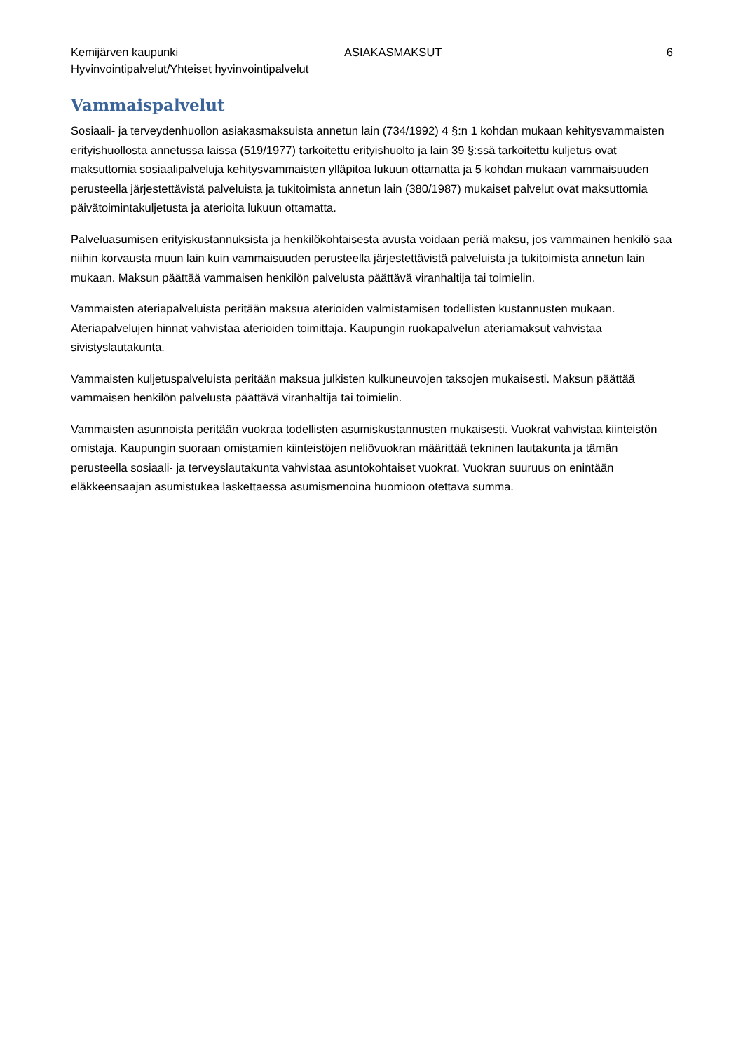Kemijärven kaupunki
Hyvinvointipalvelut/Yhteiset hyvinvointipalvelut
ASIAKASMAKSUT 6
Vammaispalvelut
Sosiaali- ja terveydenhuollon asiakasmaksuista annetun lain (734/1992) 4 §:n 1 kohdan mukaan kehitysvammaisten erityishuollosta annetussa laissa (519/1977) tarkoitettu erityishuolto ja lain 39 §:ssä tarkoitettu kuljetus ovat maksuttomia sosiaalipalveluja kehitysvammaisten ylläpitoa lukuun ottamatta ja 5 kohdan mukaan vammaisuuden perusteella järjestettävistä palveluista ja tukitoimista annetun lain (380/1987) mukaiset palvelut ovat maksuttomia päivätoimintakuljetusta ja aterioita lukuun ottamatta.
Palveluasumisen erityiskustannuksista ja henkilökohtaisesta avusta voidaan periä maksu, jos vammainen henkilö saa niihin korvausta muun lain kuin vammaisuuden perusteella järjestettävistä palveluista ja tukitoimista annetun lain mukaan. Maksun päättää vammaisen henkilön palvelusta päättävä viranhaltija tai toimielin.
Vammaisten ateriapalveluista peritään maksua aterioiden valmistamisen todellisten kustannusten mukaan. Ateriapalvelujen hinnat vahvistaa aterioiden toimittaja. Kaupungin ruokapalvelun ateriamaksut vahvistaa sivistyslautakunta.
Vammaisten kuljetuspalveluista peritään maksua julkisten kulkuneuvojen taksojen mukaisesti. Maksun päättää vammaisen henkilön palvelusta päättävä viranhaltija tai toimielin.
Vammaisten asunnoista peritään vuokraa todellisten asumiskustannusten mukaisesti. Vuokrat vahvistaa kiinteistön omistaja. Kaupungin suoraan omistamien kiinteistöjen neliövuokran määrittää tekninen lautakunta ja tämän perusteella sosiaali- ja terveyslautakunta vahvistaa asuntokohtaiset vuokrat. Vuokran suuruus on enintään eläkkeensaajan asumistukea laskettaessa asumismenoina huomioon otettava summa.